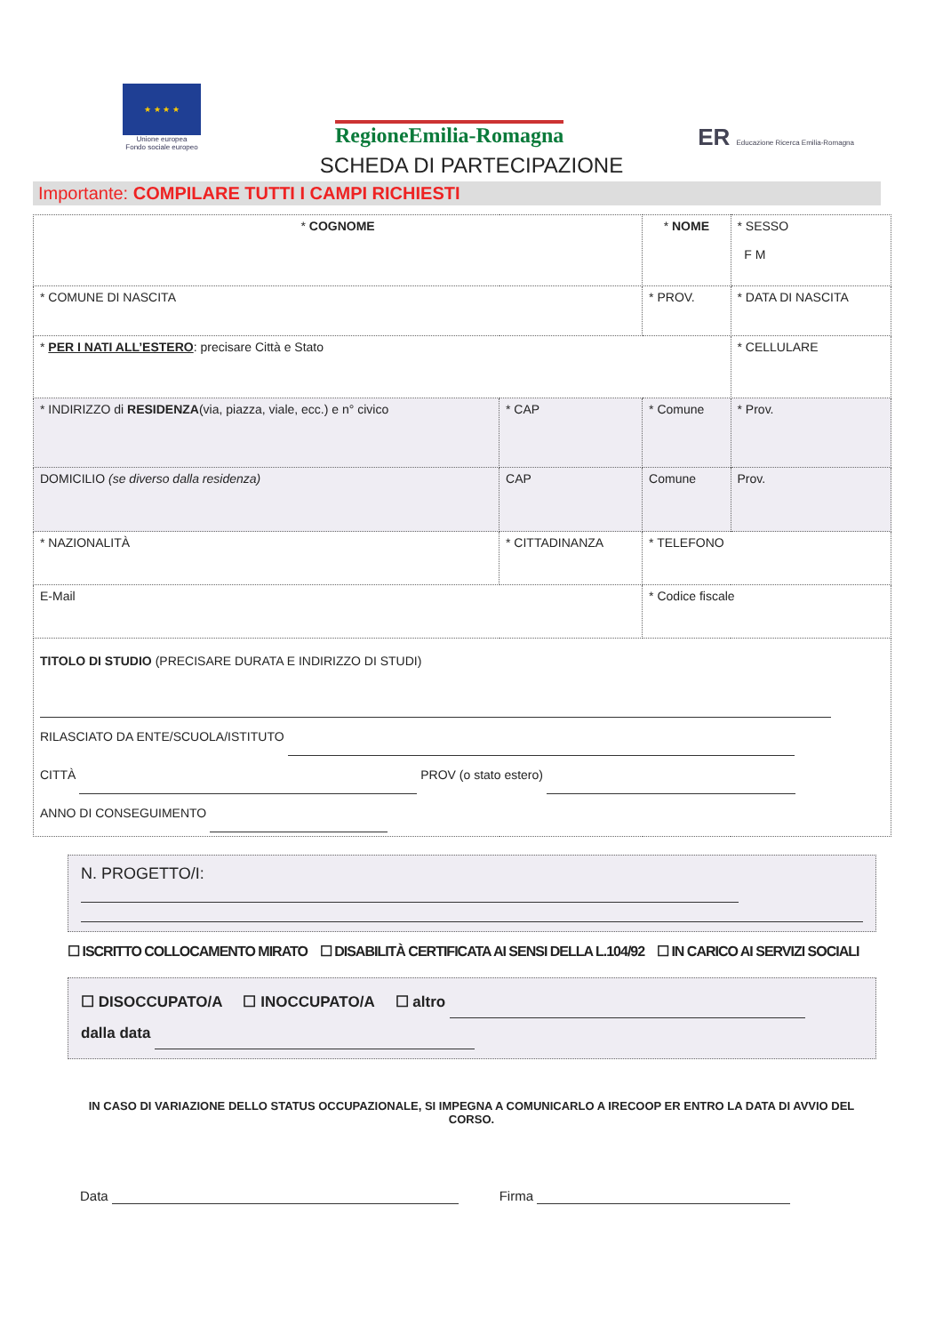★ ★ ★ ★
Unione europea
Fondo sociale europeo
RegioneEmilia-Romagna
ER Educazione Ricerca Emilia-Romagna
SCHEDA DI PARTECIPAZIONE
Importante: COMPILARE TUTTI I CAMPI RICHIESTI
| * COGNOME | | | * NOME | | | * SESSO F M |
| * COMUNE DI NASCITA | | | | * PROV. | * DATA DI NASCITA | |
| * PER I NATI ALL’ESTERO : precisare Città e Stato | | | | | * CELLULARE | |
| * INDIRIZZO di RESIDENZA (via, piazza, viale, ecc.) e n° civico | | * CAP | * Comune | | | * Prov. |
| DOMICILIO (se diverso dalla residenza) | | CAP | Comune | | | Prov. |
| * NAZIONALITÀ | * CITTADINANZA | | | * TELEFONO | | |
| E-Mail | | | | * Codice fiscale | | |
| TITOLO DI STUDIO (PRECISARE DURATA E INDIRIZZO DI STUDI) RILASCIATO DA ENTE/SCUOLA/ISTITUTO CITTÀ PROV (o stato estero) ANNO DI CONSEGUIMENTO | | | | | | |
N. PROGETTO/I:
☐ ISCRITTO COLLOCAMENTO MIRATO ☐ DISABILITÀ CERTIFICATA AI SENSI DELLA L.104/92 ☐ IN CARICO AI SERVIZI SOCIALI
☐ DISOCCUPATO/A ☐ INOCCUPATO/A ☐ altro
dalla data
IN CASO DI VARIAZIONE DELLO STATUS OCCUPAZIONALE, SI IMPEGNA A COMUNICARLO A IRECOOP ER ENTRO LA DATA DI AVVIO DEL CORSO.
Data Firma